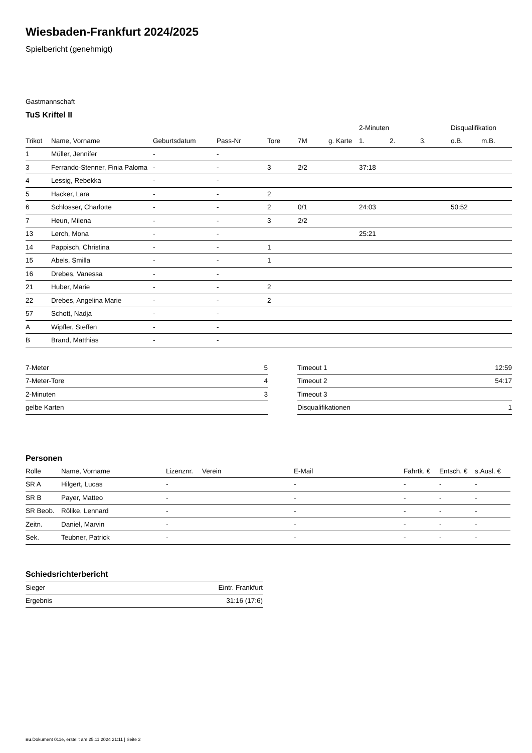Wiesbaden-Frankfurt 2024/2025
Spielbericht (genehmigt)
Gastmannschaft
TuS Kriftel II
| | | | | | | | 2-Minuten | | | Disqualifikation | |
| --- | --- | --- | --- | --- | --- | --- | --- | --- | --- | --- | --- |
| Trikot | Name, Vorname | Geburtsdatum | Pass-Nr | Tore | 7M | g. Karte | 1. | 2. | 3. | o.B. | m.B. |
| 1 | Müller, Jennifer | - | - | | | | | | | | |
| 3 | Ferrando-Stenner, Finia Paloma | - | - | 3 | 2/2 | | 37:18 | | | | |
| 4 | Lessig, Rebekka | - | - | | | | | | | | |
| 5 | Hacker, Lara | - | - | 2 | | | | | | | |
| 6 | Schlosser, Charlotte | - | - | 2 | 0/1 | | 24:03 | | | 50:52 | |
| 7 | Heun, Milena | - | - | 3 | 2/2 | | | | | | |
| 13 | Lerch, Mona | - | - | | | | 25:21 | | | | |
| 14 | Pappisch, Christina | - | - | 1 | | | | | | | |
| 15 | Abels, Smilla | - | - | 1 | | | | | | | |
| 16 | Drebes, Vanessa | - | - | | | | | | | | |
| 21 | Huber, Marie | - | - | 2 | | | | | | | |
| 22 | Drebes, Angelina Marie | - | - | 2 | | | | | | | |
| 57 | Schott, Nadja | - | - | | | | | | | | |
| A | Wipfler, Steffen | - | - | | | | | | | | |
| B | Brand, Matthias | - | - | | | | | | | | |
| 7-Meter | 5 |
| 7-Meter-Tore | 4 |
| 2-Minuten | 3 |
| gelbe Karten | |
| Timeout 1 | 12:59 |
| Timeout 2 | 54:17 |
| Timeout 3 | |
| Disqualifikationen | 1 |
Personen
| Rolle | Name, Vorname | Lizenznr. | Verein | E-Mail | Fahrtk. € | Entsch. € | s.Ausl. € |
| --- | --- | --- | --- | --- | --- | --- | --- |
| SR A | Hilgert, Lucas | - | | - | - | - | - |
| SR B | Payer, Matteo | - | | - | - | - | - |
| SR Beob. | Rölike, Lennard | - | | - | - | - | - |
| Zeitn. | Daniel, Marvin | - | | - | - | - | - |
| Sek. | Teubner, Patrick | - | | - | - | - | - |
Schiedsrichterbericht
| Sieger | Eintr. Frankfurt |
| Ergebnis | 31:16 (17:6) |
nu.Dokument 011e, erstellt am 25.11.2024 21:11 | Seite 2